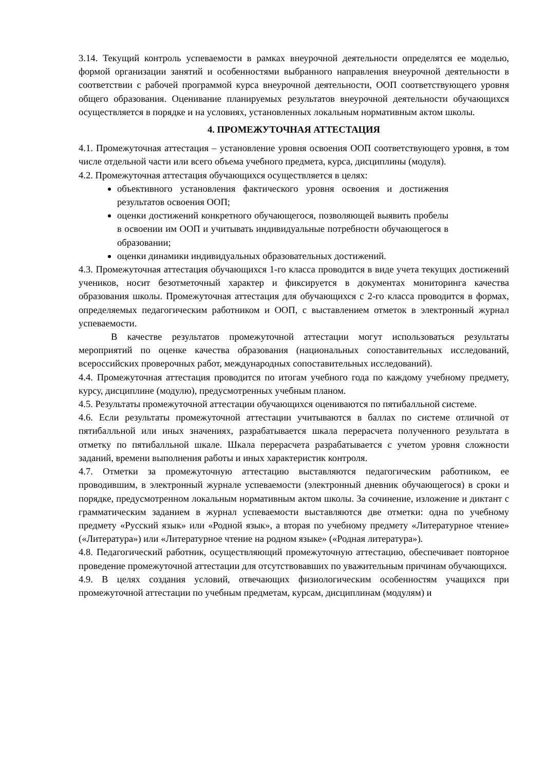3.14. Текущий контроль успеваемости в рамках внеурочной деятельности определятся ее моделью, формой организации занятий и особенностями выбранного направления внеурочной деятельности в соответствии с рабочей программой курса внеурочной деятельности, ООП соответствующего уровня общего образования. Оценивание планируемых результатов внеурочной деятельности обучающихся осуществляется в порядке и на условиях, установленных локальным нормативным актом школы.
4. ПРОМЕЖУТОЧНАЯ АТТЕСТАЦИЯ
4.1. Промежуточная аттестация – установление уровня освоения ООП соответствующего уровня, в том числе отдельной части или всего объема учебного предмета, курса, дисциплины (модуля).
4.2. Промежуточная аттестация обучающихся осуществляется в целях:
объективного установления фактического уровня освоения и достижения результатов освоения ООП;
оценки достижений конкретного обучающегося, позволяющей выявить пробелы в освоении им ООП и учитывать индивидуальные потребности обучающегося в образовании;
оценки динамики индивидуальных образовательных достижений.
4.3. Промежуточная аттестация обучающихся 1-го класса проводится в виде учета текущих достижений учеников, носит безотметочный характер и фиксируется в документах мониторинга качества образования школы. Промежуточная аттестация для обучающихся с 2-го класса проводится в формах, определяемых педагогическим работником и ООП, с выставлением отметок в электронный журнал успеваемости.
В качестве результатов промежуточной аттестации могут использоваться результаты мероприятий по оценке качества образования (национальных сопоставительных исследований, всероссийских проверочных работ, международных сопоставительных исследований).
4.4. Промежуточная аттестация проводится по итогам учебного года по каждому учебному предмету, курсу, дисциплине (модулю), предусмотренных учебным планом.
4.5. Результаты промежуточной аттестации обучающихся оцениваются по пятибалльной системе.
4.6. Если результаты промежуточной аттестации учитываются в баллах по системе отличной от пятибалльной или иных значениях, разрабатывается шкала перерасчета полученного результата в отметку по пятибалльной шкале. Шкала перерасчета разрабатывается с учетом уровня сложности заданий, времени выполнения работы и иных характеристик контроля.
4.7. Отметки за промежуточную аттестацию выставляются педагогическим работником, ее проводившим, в электронный журнале успеваемости (электронный дневник обучающегося) в сроки и порядке, предусмотренном локальным нормативным актом школы. За сочинение, изложение и диктант с грамматическим заданием в журнал успеваемости выставляются две отметки: одна по учебному предмету «Русский язык» или «Родной язык», а вторая по учебному предмету «Литературное чтение» («Литература») или «Литературное чтение на родном языке» («Родная литература»).
4.8. Педагогический работник, осуществляющий промежуточную аттестацию, обеспечивает повторное проведение промежуточной аттестации для отсутствовавших по уважительным причинам обучающихся.
4.9. В целях создания условий, отвечающих физиологическим особенностям учащихся при промежуточной аттестации по учебным предметам, курсам, дисциплинам (модулям) и